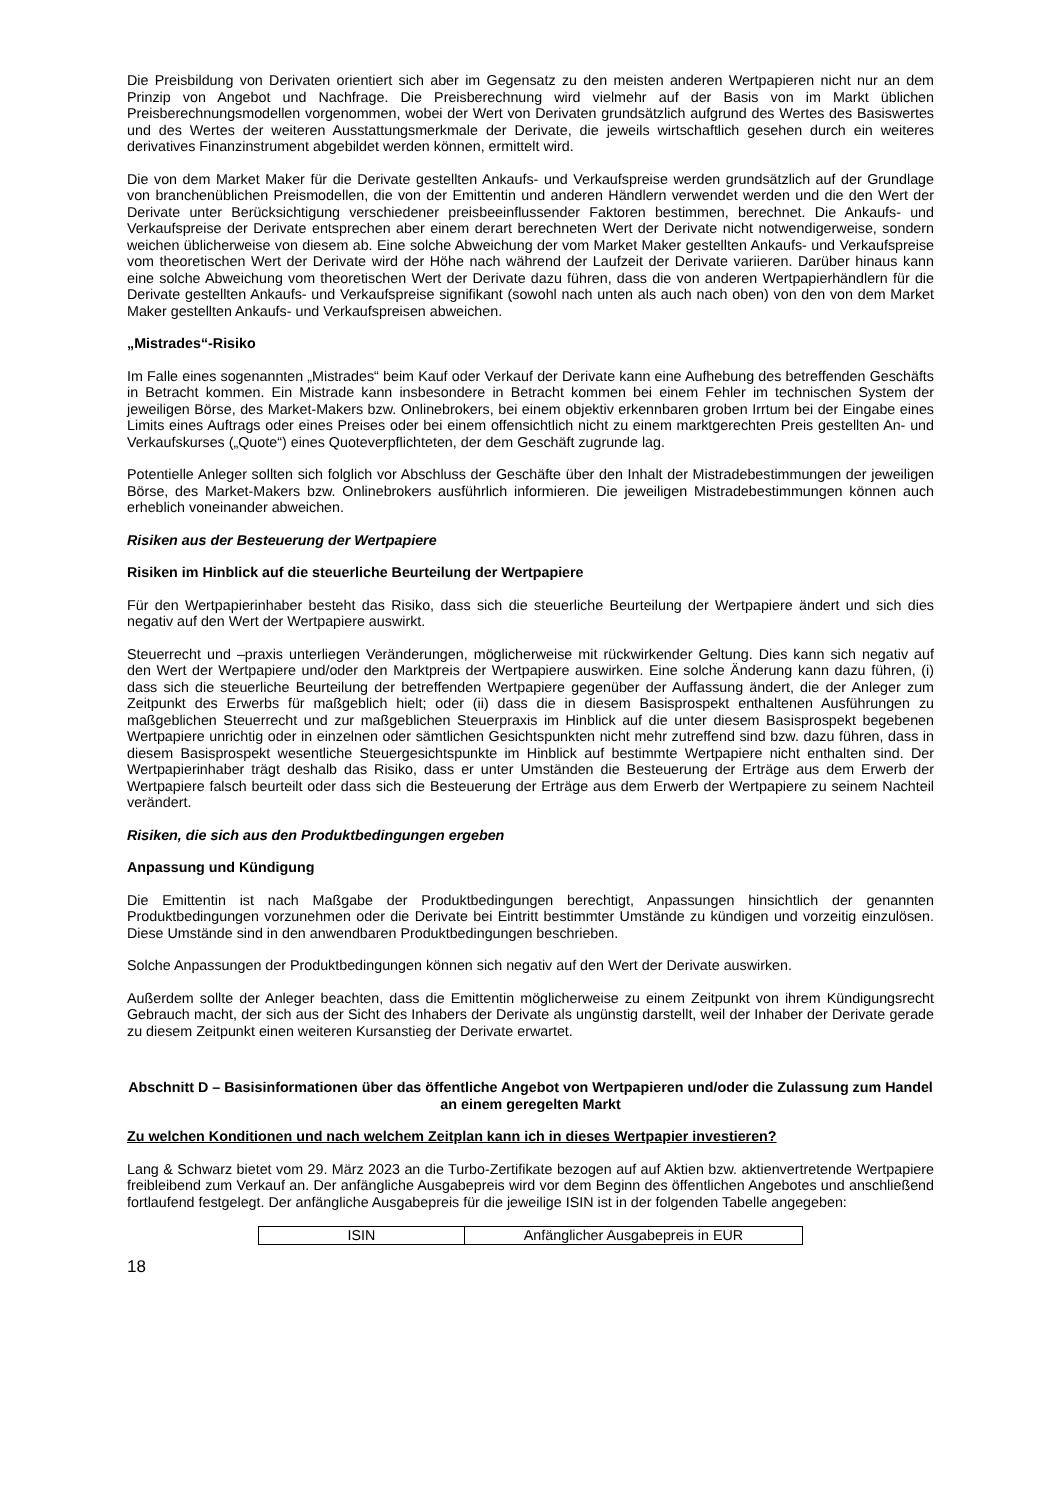Die Preisbildung von Derivaten orientiert sich aber im Gegensatz zu den meisten anderen Wertpapieren nicht nur an dem Prinzip von Angebot und Nachfrage. Die Preisberechnung wird vielmehr auf der Basis von im Markt üblichen Preisberechnungsmodellen vorgenommen, wobei der Wert von Derivaten grundsätzlich aufgrund des Wertes des Basiswertes und des Wertes der weiteren Ausstattungsmerkmale der Derivate, die jeweils wirtschaftlich gesehen durch ein weiteres derivatives Finanzinstrument abgebildet werden können, ermittelt wird.
Die von dem Market Maker für die Derivate gestellten Ankaufs- und Verkaufspreise werden grundsätzlich auf der Grundlage von branchenüblichen Preismodellen, die von der Emittentin und anderen Händlern verwendet werden und die den Wert der Derivate unter Berücksichtigung verschiedener preisbeeinflussender Faktoren bestimmen, berechnet. Die Ankaufs- und Verkaufspreise der Derivate entsprechen aber einem derart berechneten Wert der Derivate nicht notwendigerweise, sondern weichen üblicherweise von diesem ab. Eine solche Abweichung der vom Market Maker gestellten Ankaufs- und Verkaufspreise vom theoretischen Wert der Derivate wird der Höhe nach während der Laufzeit der Derivate variieren. Darüber hinaus kann eine solche Abweichung vom theoretischen Wert der Derivate dazu führen, dass die von anderen Wertpapierhändlern für die Derivate gestellten Ankaufs- und Verkaufspreise signifikant (sowohl nach unten als auch nach oben) von den von dem Market Maker gestellten Ankaufs- und Verkaufspreisen abweichen.
„Mistrades“-Risiko
Im Falle eines sogenannten „Mistrades“ beim Kauf oder Verkauf der Derivate kann eine Aufhebung des betreffenden Geschäfts in Betracht kommen. Ein Mistrade kann insbesondere in Betracht kommen bei einem Fehler im technischen System der jeweiligen Börse, des Market-Makers bzw. Onlinebrokers, bei einem objektiv erkennbaren groben Irrtum bei der Eingabe eines Limits eines Auftrags oder eines Preises oder bei einem offensichtlich nicht zu einem marktgerechten Preis gestellten An- und Verkaufskurses („Quote“) eines Quoteverpflichteten, der dem Geschäft zugrunde lag.
Potentielle Anleger sollten sich folglich vor Abschluss der Geschäfte über den Inhalt der Mistradebestimmungen der jeweiligen Börse, des Market-Makers bzw. Onlinebrokers ausführlich informieren. Die jeweiligen Mistradebestimmungen können auch erheblich voneinander abweichen.
Risiken aus der Besteuerung der Wertpapiere
Risiken im Hinblick auf die steuerliche Beurteilung der Wertpapiere
Für den Wertpapierinhaber besteht das Risiko, dass sich die steuerliche Beurteilung der Wertpapiere ändert und sich dies negativ auf den Wert der Wertpapiere auswirkt.
Steuerrecht und –praxis unterliegen Veränderungen, möglicherweise mit rückwirkender Geltung. Dies kann sich negativ auf den Wert der Wertpapiere und/oder den Marktpreis der Wertpapiere auswirken. Eine solche Änderung kann dazu führen, (i) dass sich die steuerliche Beurteilung der betreffenden Wertpapiere gegenüber der Auffassung ändert, die der Anleger zum Zeitpunkt des Erwerbs für maßgeblich hielt; oder (ii) dass die in diesem Basisprospekt enthaltenen Ausführungen zu maßgeblichen Steuerrecht und zur maßgeblichen Steuerpraxis im Hinblick auf die unter diesem Basisprospekt begebenen Wertpapiere unrichtig oder in einzelnen oder sämtlichen Gesichtspunkten nicht mehr zutreffend sind bzw. dazu führen, dass in diesem Basisprospekt wesentliche Steuergesichtspunkte im Hinblick auf bestimmte Wertpapiere nicht enthalten sind. Der Wertpapierinhaber trägt deshalb das Risiko, dass er unter Umständen die Besteuerung der Erträge aus dem Erwerb der Wertpapiere falsch beurteilt oder dass sich die Besteuerung der Erträge aus dem Erwerb der Wertpapiere zu seinem Nachteil verändert.
Risiken, die sich aus den Produktbedingungen ergeben
Anpassung und Kündigung
Die Emittentin ist nach Maßgabe der Produktbedingungen berechtigt, Anpassungen hinsichtlich der genannten Produktbedingungen vorzunehmen oder die Derivate bei Eintritt bestimmter Umstände zu kündigen und vorzeitig einzulösen. Diese Umstände sind in den anwendbaren Produktbedingungen beschrieben.
Solche Anpassungen der Produktbedingungen können sich negativ auf den Wert der Derivate auswirken.
Außerdem sollte der Anleger beachten, dass die Emittentin möglicherweise zu einem Zeitpunkt von ihrem Kündigungsrecht Gebrauch macht, der sich aus der Sicht des Inhabers der Derivate als ungünstig darstellt, weil der Inhaber der Derivate gerade zu diesem Zeitpunkt einen weiteren Kursanstieg der Derivate erwartet.
Abschnitt D – Basisinformationen über das öffentliche Angebot von Wertpapieren und/oder die Zulassung zum Handel an einem geregelten Markt
Zu welchen Konditionen und nach welchem Zeitplan kann ich in dieses Wertpapier investieren?
Lang & Schwarz bietet vom 29. März 2023 an die Turbo-Zertifikate bezogen auf auf Aktien bzw. aktienvertretende Wertpapiere freibleibend zum Verkauf an. Der anfängliche Ausgabepreis wird vor dem Beginn des öffentlichen Angebotes und anschließend fortlaufend festgelegt. Der anfängliche Ausgabepreis für die jeweilige ISIN ist in der folgenden Tabelle angegeben:
| ISIN | Anfänglicher Ausgabepreis in EUR |
18